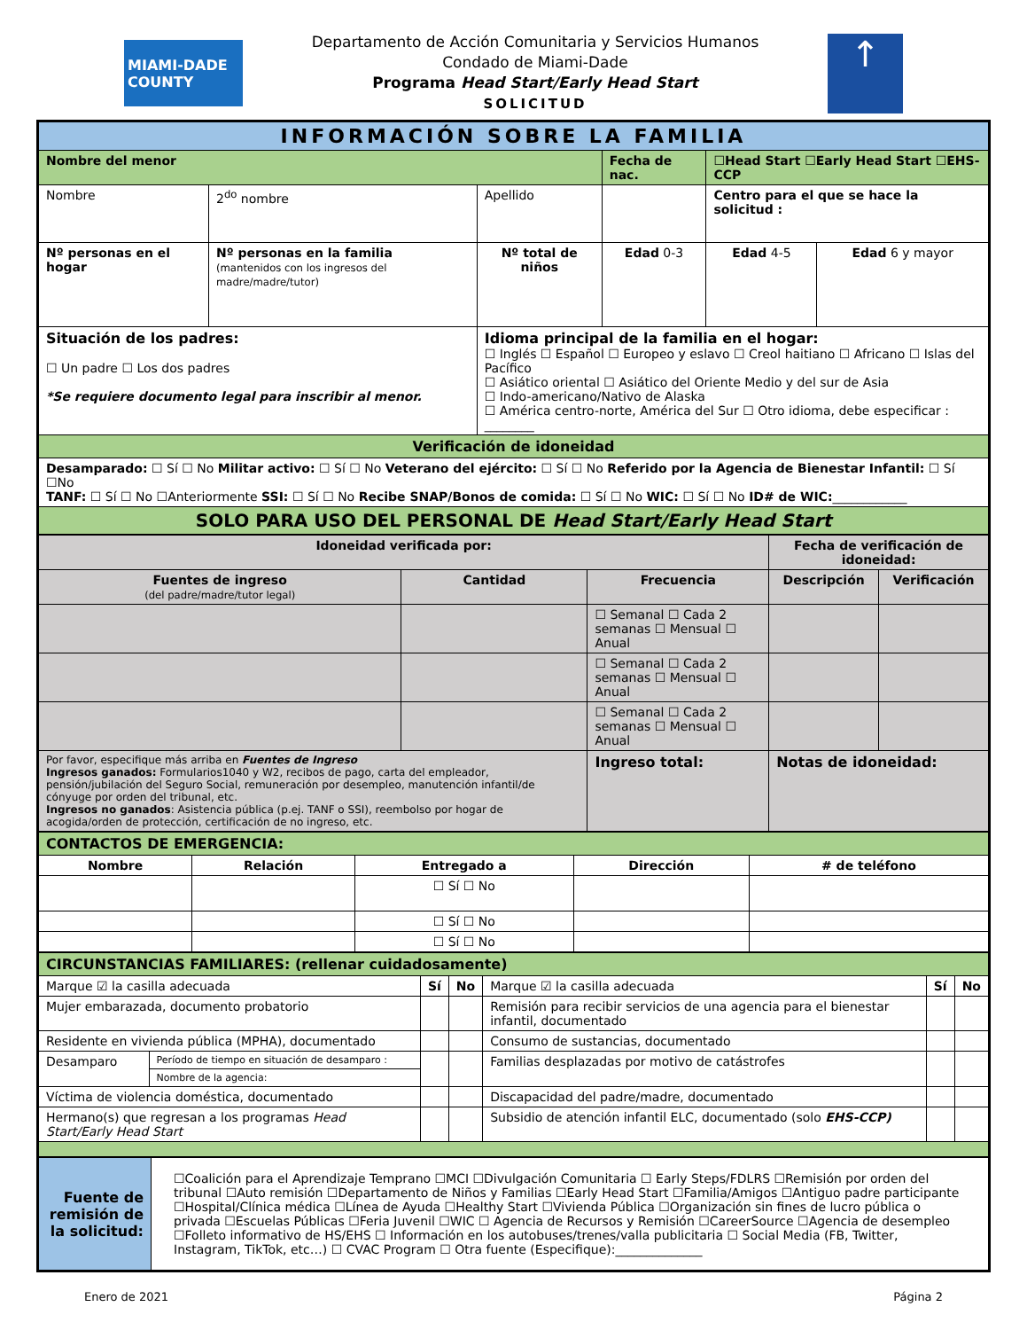MIAMI-DADE COUNTY
Departamento de Acción Comunitaria y Servicios Humanos
Condado de Miami-Dade
Programa Head Start/Early Head Start
SOLICITUD
↑
| INFORMACIÓN SOBRE LA FAMILIA | | | | | |
| Nombre del menor | | | Fecha de nac. | ☐Head Start ☐Early Head Start ☐EHS-CCP | |
| Nombre | 2<sup>do</sup> nombre | Apellido | | Centro para el que se hace la solicitud : | |
| Nº personas en el hogar | Nº personas en la familia (mantenidos con los ingresos del madre/madre/tutor) | Nº total de niños | Edad 0-3 | Edad 4-5 | Edad 6 y mayor |
| Situación de los padres: ☐ Un padre ☐ Los dos padres *Se requiere documento legal para inscribir al menor. | | Idioma principal de la familia en el hogar: ☐ Inglés ☐ Español ☐ Europeo y eslavo ☐ Creol haitiano ☐ Africano ☐ Islas del Pacífico ☐ Asiático oriental ☐ Asiático del Oriente Medio y del sur de Asia ☐ Indo-americano/Nativo de Alaska ☐ América centro-norte, América del Sur ☐ Otro idioma, debe especificar : ________ | | | |
| Verificación de idoneidad | | | | | |
| Desamparado: ☐ Sí ☐ No Militar activo: ☐ Sí ☐ No Veterano del ejército: ☐ Sí ☐ No Referido por la Agencia de Bienestar Infantil: ☐ Sí ☐No TANF: ☐ Sí ☐ No ☐Anteriormente SSI: ☐ Sí ☐ No Recibe SNAP/Bonos de comida: ☐ Sí ☐ No WIC: ☐ Sí ☐ No ID# de WIC: ____________ | | | | | |
| SOLO PARA USO DEL PERSONAL DE Head Start/Early Head Start | | | | | |
| Idoneidad verificada por: | | | Fecha de verificación de idoneidad: | |
| Fuentes de ingreso (del padre/madre/tutor legal) | Cantidad | Frecuencia | Descripción | Verificación |
| | | ☐ Semanal ☐ Cada 2 semanas ☐ Mensual ☐ Anual | | |
| | | ☐ Semanal ☐ Cada 2 semanas ☐ Mensual ☐ Anual | | |
| | | ☐ Semanal ☐ Cada 2 semanas ☐ Mensual ☐ Anual | | |
| Por favor, especifique más arriba en Fuentes de Ingreso Ingresos ganados: Formularios1040 y W2, recibos de pago, carta del empleador, pensión/jubilación del Seguro Social, remuneración por desempleo, manutención infantil/de cónyuge por orden del tribunal, etc. Ingresos no ganados : Asistencia pública (p.ej. TANF o SSI), reembolso por hogar de acogida/orden de protección, certificación de no ingreso, etc. | | Ingreso total: | Notas de idoneidad: | |
| CONTACTOS DE EMERGENCIA: | | | | |
| Nombre | Relación | Entregado a | Dirección | # de teléfono |
| | | ☐ Sí ☐ No | | |
| | | ☐ Sí ☐ No | | |
| | | ☐ Sí ☐ No | | |
| CIRCUNSTANCIAS FAMILIARES: (rellenar cuidadosamente) | | | | | | |
| Marque ☑ la casilla adecuada | | Sí | No | Marque ☑ la casilla adecuada | Sí | No |
| Mujer embarazada, documento probatorio | | | | Remisión para recibir servicios de una agencia para el bienestar infantil, documentado | | |
| Residente en vivienda pública (MPHA), documentado | | | | Consumo de sustancias, documentado | | |
| Desamparo | Período de tiempo en situación de desamparo : | | | Familias desplazadas por motivo de catástrofes | | |
| | Nombre de la agencia: | | | | | |
| Víctima de violencia doméstica, documentado | | | | Discapacidad del padre/madre, documentado | | |
| Hermano(s) que regresan a los programas Head Start/Early Head Start | | | | Subsidio de atención infantil ELC, documentado (solo EHS-CCP) | | |
| Fuente de remisión de la solicitud: | ☐Coalición para el Aprendizaje Temprano ☐MCI ☐Divulgación Comunitaria ☐ Early Steps/FDLRS ☐Remisión por orden del tribunal ☐Auto remisión ☐Departamento de Niños y Familias ☐Early Head Start ☐Familia/Amigos ☐Antiguo padre participante ☐Hospital/Clínica médica ☐Línea de Ayuda ☐Healthy Start ☐Vivienda Pública ☐Organización sin fines de lucro pública o privada ☐Escuelas Públicas ☐Feria Juvenil ☐WIC ☐ Agencia de Recursos y Remisión ☐CareerSource ☐Agencia de desempleo ☐Folleto informativo de HS/EHS ☐ Información en los autobuses/trenes/valla publicitaria ☐ Social Media (FB, Twitter, Instagram, TikTok, etc…) ☐ CVAC Program ☐ Otra fuente (Especifique):______________ |
Enero de 2021 Página 2